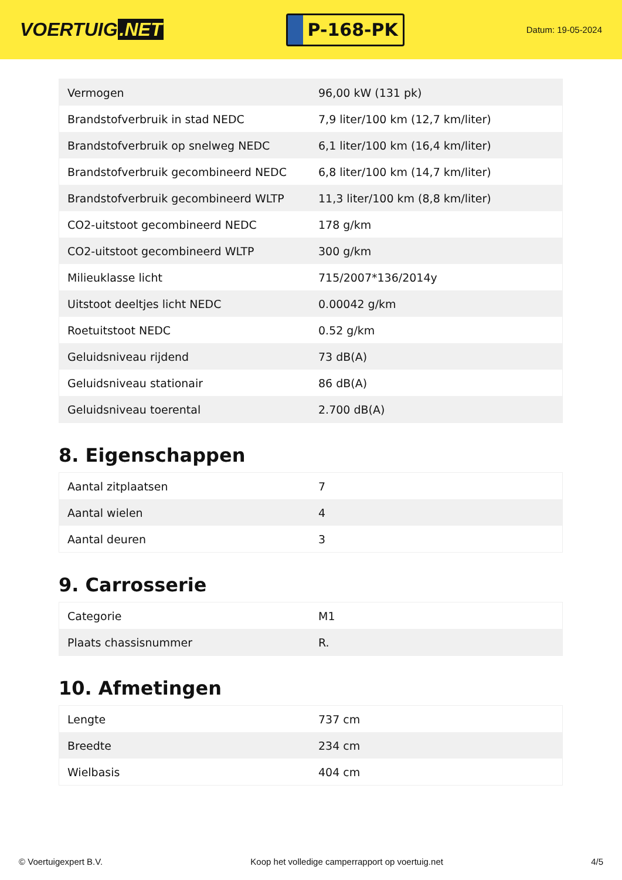VOERTUIG.NET
P-168-PK
Datum: 19-05-2024
| Vermogen | 96,00 kW (131 pk) |
| Brandstofverbruik in stad NEDC | 7,9 liter/100 km (12,7 km/liter) |
| Brandstofverbruik op snelweg NEDC | 6,1 liter/100 km (16,4 km/liter) |
| Brandstofverbruik gecombineerd NEDC | 6,8 liter/100 km (14,7 km/liter) |
| Brandstofverbruik gecombineerd WLTP | 11,3 liter/100 km (8,8 km/liter) |
| CO2-uitstoot gecombineerd NEDC | 178 g/km |
| CO2-uitstoot gecombineerd WLTP | 300 g/km |
| Milieuklasse licht | 715/2007*136/2014y |
| Uitstoot deeltjes licht NEDC | 0.00042 g/km |
| Roetuitstoot NEDC | 0.52 g/km |
| Geluidsniveau rijdend | 73 dB(A) |
| Geluidsniveau stationair | 86 dB(A) |
| Geluidsniveau toerental | 2.700 dB(A) |
8. Eigenschappen
| Aantal zitplaatsen | 7 |
| Aantal wielen | 4 |
| Aantal deuren | 3 |
9. Carrosserie
| Categorie | M1 |
| Plaats chassisnummer | R. |
10. Afmetingen
| Lengte | 737 cm |
| Breedte | 234 cm |
| Wielbasis | 404 cm |
© Voertuigexpert B.V. Koop het volledige camperrapport op voertuig.net 4/5